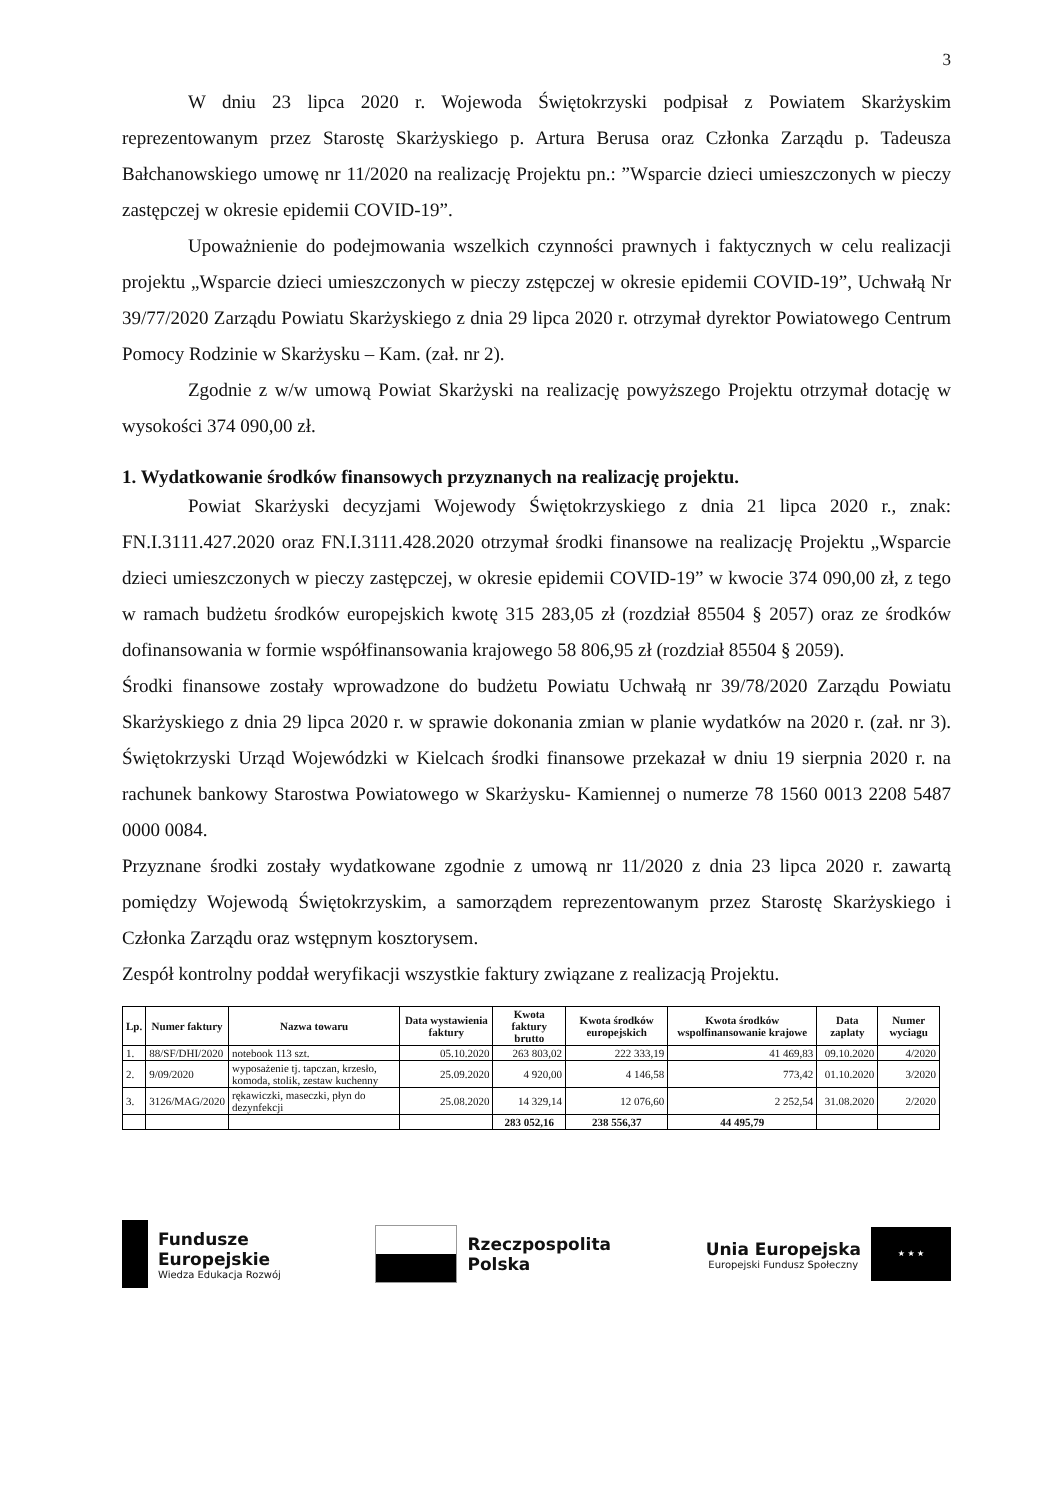3
W dniu 23 lipca 2020 r. Wojewoda Świętokrzyski podpisał z Powiatem Skarżyskim reprezentowanym przez Starostę Skarżyskiego p. Artura Berusa oraz Członka Zarządu p. Tadeusza Bałchanowskiego umowę nr 11/2020 na realizację Projektu pn.: ”Wsparcie dzieci umieszczonych w pieczy zastępczej w okresie epidemii COVID-19”.
Upoważnienie do podejmowania wszelkich czynności prawnych i faktycznych w celu realizacji projektu „Wsparcie dzieci umieszczonych w pieczy zstępczej w okresie epidemii COVID-19”, Uchwałą Nr 39/77/2020 Zarządu Powiatu Skarżyskiego z dnia 29 lipca 2020 r. otrzymał dyrektor Powiatowego Centrum Pomocy Rodzinie w Skarżysku – Kam. (zał. nr 2).
Zgodnie z w/w umową Powiat Skarżyski na realizację powyższego Projektu otrzymał dotację w wysokości 374 090,00 zł.
1. Wydatkowanie środków finansowych przyznanych na realizację projektu.
Powiat Skarżyski decyzjami Wojewody Świętokrzyskiego z dnia 21 lipca 2020 r., znak: FN.I.3111.427.2020 oraz FN.I.3111.428.2020 otrzymał środki finansowe na realizację Projektu „Wsparcie dzieci umieszczonych w pieczy zastępczej, w okresie epidemii COVID-19” w kwocie 374 090,00 zł, z tego w ramach budżetu środków europejskich kwotę 315 283,05 zł (rozdział 85504 § 2057) oraz ze środków dofinansowania w formie współfinansowania krajowego 58 806,95 zł (rozdział 85504 § 2059).
Środki finansowe zostały wprowadzone do budżetu Powiatu Uchwałą nr 39/78/2020 Zarządu Powiatu Skarżyskiego z dnia 29 lipca 2020 r. w sprawie dokonania zmian w planie wydatków na 2020 r. (zał. nr 3). Świętokrzyski Urząd Wojewódzki w Kielcach środki finansowe przekazał w dniu 19 sierpnia 2020 r. na rachunek bankowy Starostwa Powiatowego w Skarżysku- Kamiennej o numerze 78 1560 0013 2208 5487 0000 0084.
Przyznane środki zostały wydatkowane zgodnie z umową nr 11/2020 z dnia 23 lipca 2020 r. zawartą pomiędzy Wojewodą Świętokrzyskim, a samorządem reprezentowanym przez Starostę Skarżyskiego i Członka Zarządu oraz wstępnym kosztorysem.
Zespół kontrolny poddał weryfikacji wszystkie faktury związane z realizacją Projektu.
| Lp. | Numer faktury | Nazwa towaru | Data wystawienia faktury | Kwota faktury brutto | Kwota środków europejskich | Kwota środków wspolfinansowanie krajowe | Data zaplaty | Numer wyciagu |
| --- | --- | --- | --- | --- | --- | --- | --- | --- |
| 1. | 88/SF/DHI/2020 | notebook 113 szt. | 05.10.2020 | 263 803,02 | 222 333,19 | 41 469,83 | 09.10.2020 | 4/2020 |
| 2. | 9/09/2020 | wyposażenie tj. tapczan, krzesło, komoda, stolik, zestaw kuchenny | 25.09.2020 | 4 920,00 | 4 146,58 | 773,42 | 01.10.2020 | 3/2020 |
| 3. | 3126/MAG/2020 | rękawiczki, maseczki, płyn do dezynfekcji | 25.08.2020 | 14 329,14 | 12 076,60 | 2 252,54 | 31.08.2020 | 2/2020 |
| | | | | 283 052,16 | 238 556,37 | 44 495,79 | | |
Fundusze
Europejskie
Wiedza Edukacja Rozwój
Rzeczpospolita
Polska
Unia Europejska
Europejski Fundusz Społeczny
★ ★ ★